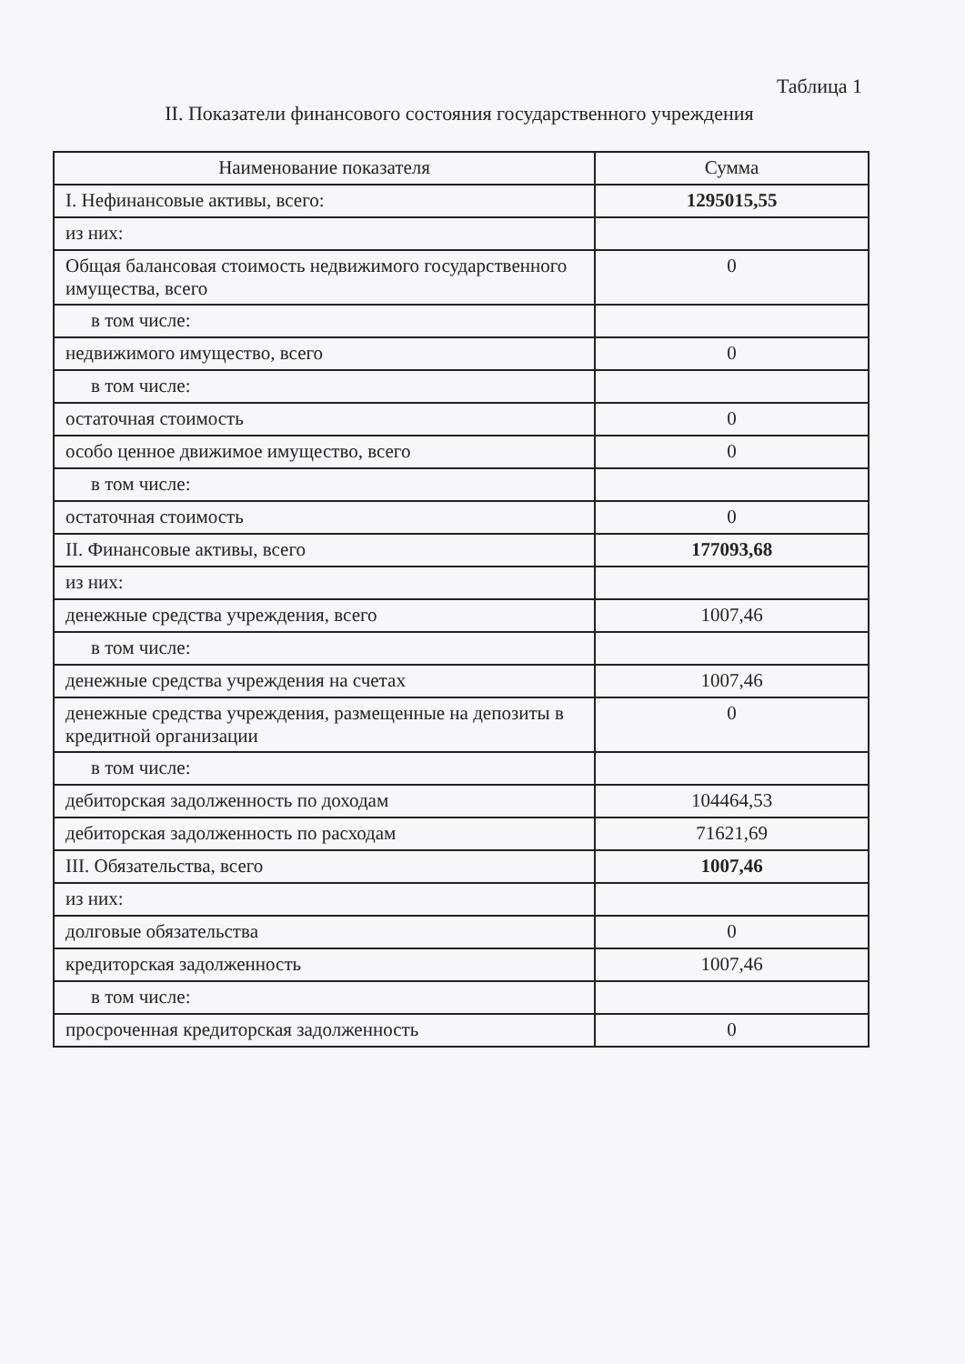Таблица 1
II. Показатели финансового состояния государственного учреждения
| Наименование показателя | Сумма |
| --- | --- |
| I. Нефинансовые активы, всего: | 1295015,55 |
| из них: | |
| Общая балансовая стоимость недвижимого государственного имущества, всего | 0 |
| в том числе: | |
| недвижимого имущество, всего | 0 |
| в том числе: | |
| остаточная стоимость | 0 |
| особо ценное движимое имущество, всего | 0 |
| в том числе: | |
| остаточная стоимость | 0 |
| II. Финансовые активы, всего | 177093,68 |
| из них: | |
| денежные средства учреждения, всего | 1007,46 |
| в том числе: | |
| денежные средства учреждения на счетах | 1007,46 |
| денежные средства учреждения, размещенные на депозиты в кредитной организации | 0 |
| в том числе: | |
| дебиторская задолженность по доходам | 104464,53 |
| дебиторская задолженность по расходам | 71621,69 |
| III. Обязательства, всего | 1007,46 |
| из них: | |
| долговые обязательства | 0 |
| кредиторская задолженность | 1007,46 |
| в том числе: | |
| просроченная кредиторская задолженность | 0 |